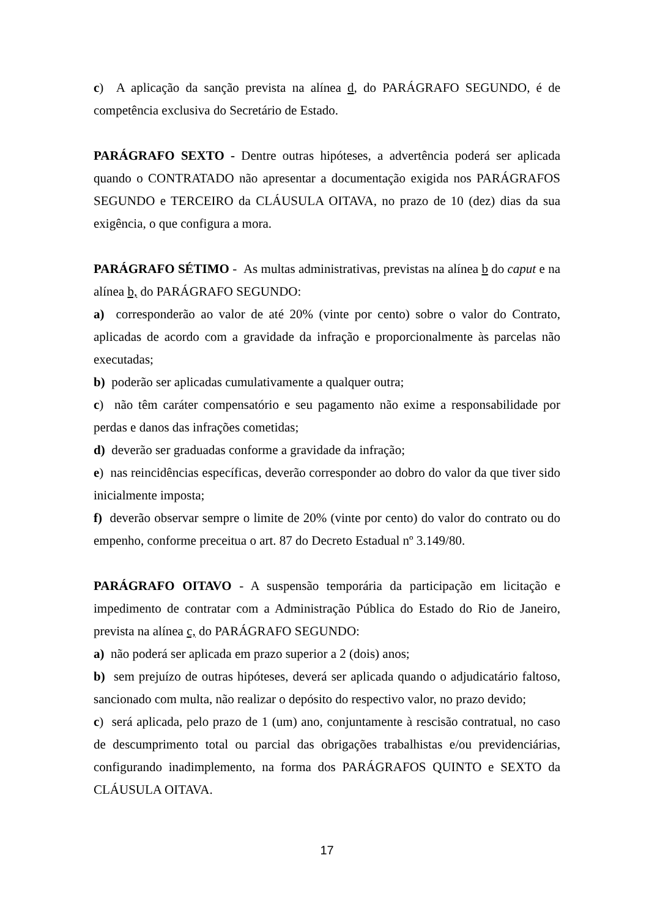c) A aplicação da sanção prevista na alínea d, do PARÁGRAFO SEGUNDO, é de competência exclusiva do Secretário de Estado.
PARÁGRAFO SEXTO - Dentre outras hipóteses, a advertência poderá ser aplicada quando o CONTRATADO não apresentar a documentação exigida nos PARÁGRAFOS SEGUNDO e TERCEIRO da CLÁUSULA OITAVA, no prazo de 10 (dez) dias da sua exigência, o que configura a mora.
PARÁGRAFO SÉTIMO - As multas administrativas, previstas na alínea b do caput e na alínea b, do PARÁGRAFO SEGUNDO:
a) corresponderão ao valor de até 20% (vinte por cento) sobre o valor do Contrato, aplicadas de acordo com a gravidade da infração e proporcionalmente às parcelas não executadas;
b) poderão ser aplicadas cumulativamente a qualquer outra;
c) não têm caráter compensatório e seu pagamento não exime a responsabilidade por perdas e danos das infrações cometidas;
d) deverão ser graduadas conforme a gravidade da infração;
e) nas reincidências específicas, deverão corresponder ao dobro do valor da que tiver sido inicialmente imposta;
f) deverão observar sempre o limite de 20% (vinte por cento) do valor do contrato ou do empenho, conforme preceitua o art. 87 do Decreto Estadual nº 3.149/80.
PARÁGRAFO OITAVO - A suspensão temporária da participação em licitação e impedimento de contratar com a Administração Pública do Estado do Rio de Janeiro, prevista na alínea c, do PARÁGRAFO SEGUNDO:
a) não poderá ser aplicada em prazo superior a 2 (dois) anos;
b) sem prejuízo de outras hipóteses, deverá ser aplicada quando o adjudicatário faltoso, sancionado com multa, não realizar o depósito do respectivo valor, no prazo devido;
c) será aplicada, pelo prazo de 1 (um) ano, conjuntamente à rescisão contratual, no caso de descumprimento total ou parcial das obrigações trabalhistas e/ou previdenciárias, configurando inadimplemento, na forma dos PARÁGRAFOS QUINTO e SEXTO da CLÁUSULA OITAVA.
17